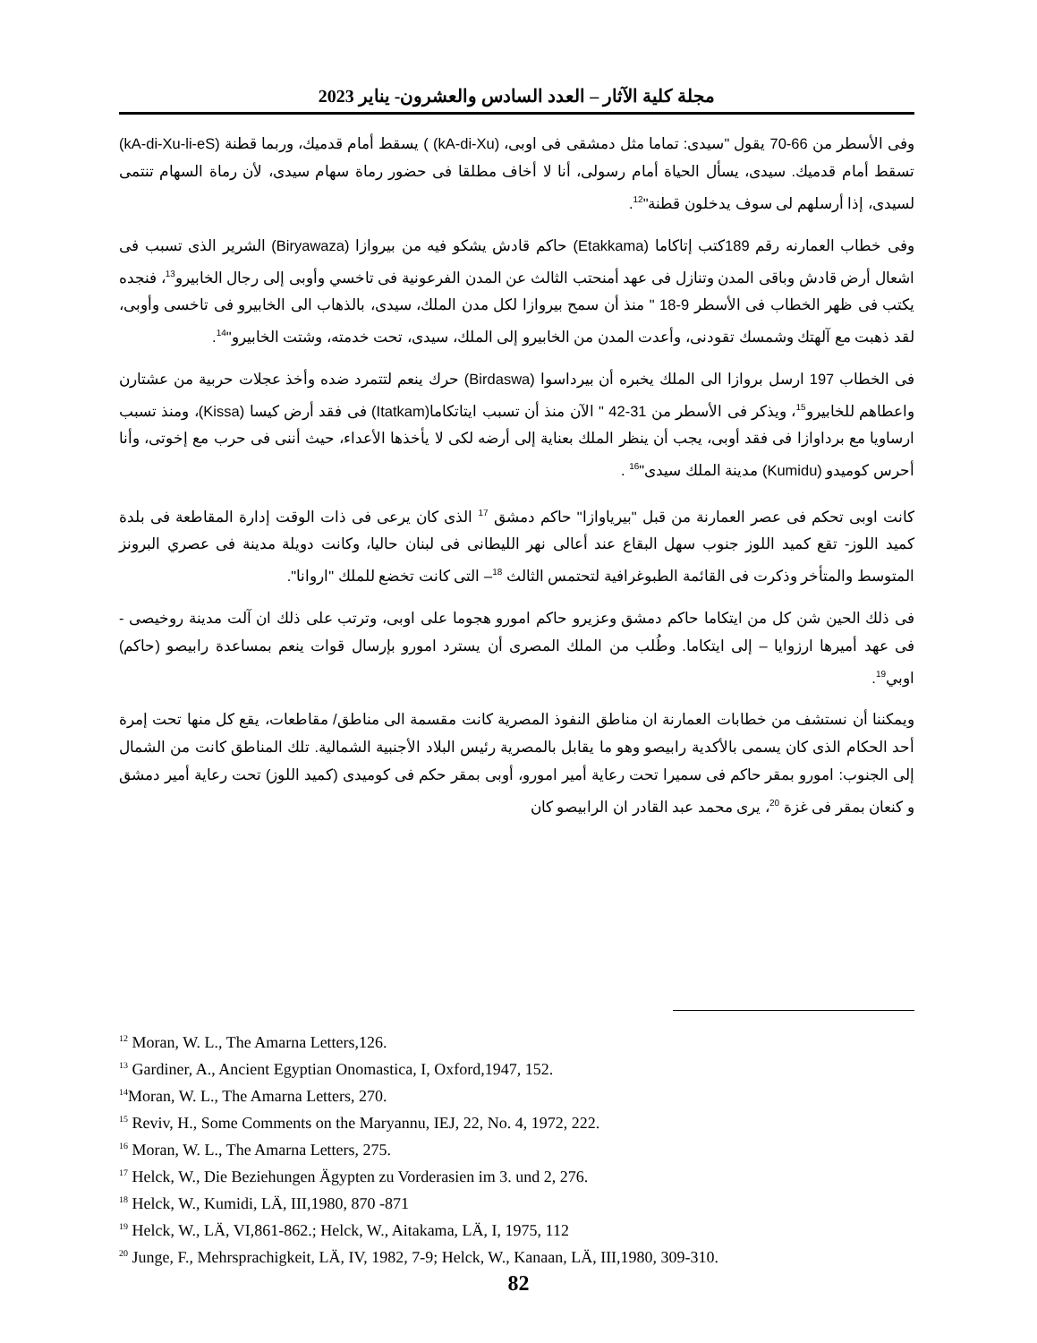مجلة كلية الآثار – العدد السادس والعشرون- يناير 2023
وفى الأسطر من 66-70 يقول "سيدى: تماما مثل دمشقى فى اوبى، (kA-di-Xu) ) يسقط أمام قدميك، وربما قطنة (kA-di-Xu-li-eS) تسقط أمام قدميك. سيدى، يسأل الحياة أمام رسولى، أنا لا أخاف مطلقا فى حضور رماة سهام سيدى، لأن رماة السهام تنتمى لسيدى، إذا أرسلهم لى سوف يدخلون قطنة"<sup>12</sup>.
وفى خطاب العمارنه رقم 189كتب إتاكاما (Etakkama) حاكم قادش يشكو فيه من بيروازا (Biryawaza) الشرير الذى تسبب فى اشعال أرض قادش وباقى المدن وتنازل فى عهد أمنحتب الثالث عن المدن الفرعونية فى تاخسي وأوبى إلى رجال الخابيرو<sup>13</sup>، فنجده يكتب فى ظهر الخطاب فى الأسطر 9-18 " منذ أن سمح بيروازا لكل مدن الملك، سيدى، بالذهاب الى الخابيرو فى تاخسى وأوبى، لقد ذهبت مع آلهتك وشمسك تقودنى، وأعدت المدن من الخابيرو إلى الملك، سيدى، تحت خدمته، وشتت الخابيرو"<sup>14</sup>.
فى الخطاب 197 ارسل بروازا الى الملك يخبره أن بيرداسوا (Birdaswa) حرك ينعم لتتمرد ضده وأخذ عجلات حربية من عشتارن واعطاهم للخابيرو<sup>15</sup>، ويذكر فى الأسطر من 31-42 " الآن منذ أن تسبب ايتاتكاما(Itatkam) فى فقد أرض كيسا (Kissa)، ومنذ تسبب ارساويا مع برداوازا فى فقد أوبى، يجب أن ينظر الملك بعناية إلى أرضه لكى لا يأخذها الأعداء، حيث أننى فى حرب مع إخوتى، وأنا أحرس كوميدو (Kumidu) مدينة الملك سيدى"<sup>16</sup> .
كانت اوبى تحكم فى عصر العمارنة من قبل "بيرياوازا" حاكم دمشق <sup>17</sup> الذى كان يرعى فى ذات الوقت إدارة المقاطعة فى بلدة كميد اللوز- تقع كميد اللوز جنوب سهل البقاع عند أعالى نهر الليطانى فى لبنان حاليا، وكانت دويلة مدينة فى عصري البرونز المتوسط والمتأخر وذكرت فى القائمة الطبوغرافية لتحتمس الثالث <sup>18</sup>– التى كانت تخضع للملك "اروانا".
فى ذلك الحين شن كل من ايتكاما حاكم دمشق وعزيرو حاكم امورو هجوما على اوبى، وترتب على ذلك ان آلت مدينة روخيصى - فى عهد أميرها ارزوايا – إلى ايتكاما. وطُلب من الملك المصرى أن يسترد امورو بإرسال قوات ينعم بمساعدة رابيصو (حاكم) اوبي<sup>19</sup>.
ويمكننا أن نستشف من خطابات العمارنة ان مناطق النفوذ المصرية كانت مقسمة الى مناطق/ مقاطعات، يقع كل منها تحت إمرة أحد الحكام الذى كان يسمى بالأكدية رابيصو وهو ما يقابل بالمصرية رئيس البلاد الأجنبية الشمالية. تلك المناطق كانت من الشمال إلى الجنوب: امورو بمقر حاكم فى سميرا تحت رعاية أمير امورو، أوبى بمقر حكم فى كوميدى (كميد اللوز) تحت رعاية أمير دمشق و كنعان بمقر فى غزة <sup>20</sup>، يرى محمد عبد القادر ان الرابيصو كان
<sup>12</sup> Moran, W. L., The Amarna Letters,126.
<sup>13</sup> Gardiner, A., Ancient Egyptian Onomastica, I, Oxford,1947, 152.
<sup>14</sup> Moran, W. L., The Amarna Letters, 270.
<sup>15</sup> Reviv, H., Some Comments on the Maryannu, IEJ, 22, No. 4, 1972, 222.
<sup>16</sup> Moran, W. L., The Amarna Letters, 275.
<sup>17</sup> Helck, W., Die Beziehungen Ägypten zu Vorderasien im 3. und 2, 276.
<sup>18</sup> Helck, W., Kumidi, LÄ, III,1980, 870 -871
<sup>19</sup> Helck, W., LÄ, VI,861-862.; Helck, W., Aitakama, LÄ, I, 1975, 112
<sup>20</sup> Junge, F., Mehrsprachigkeit, LÄ, IV, 1982, 7-9; Helck, W., Kanaan, LÄ, III,1980, 309-310.
82